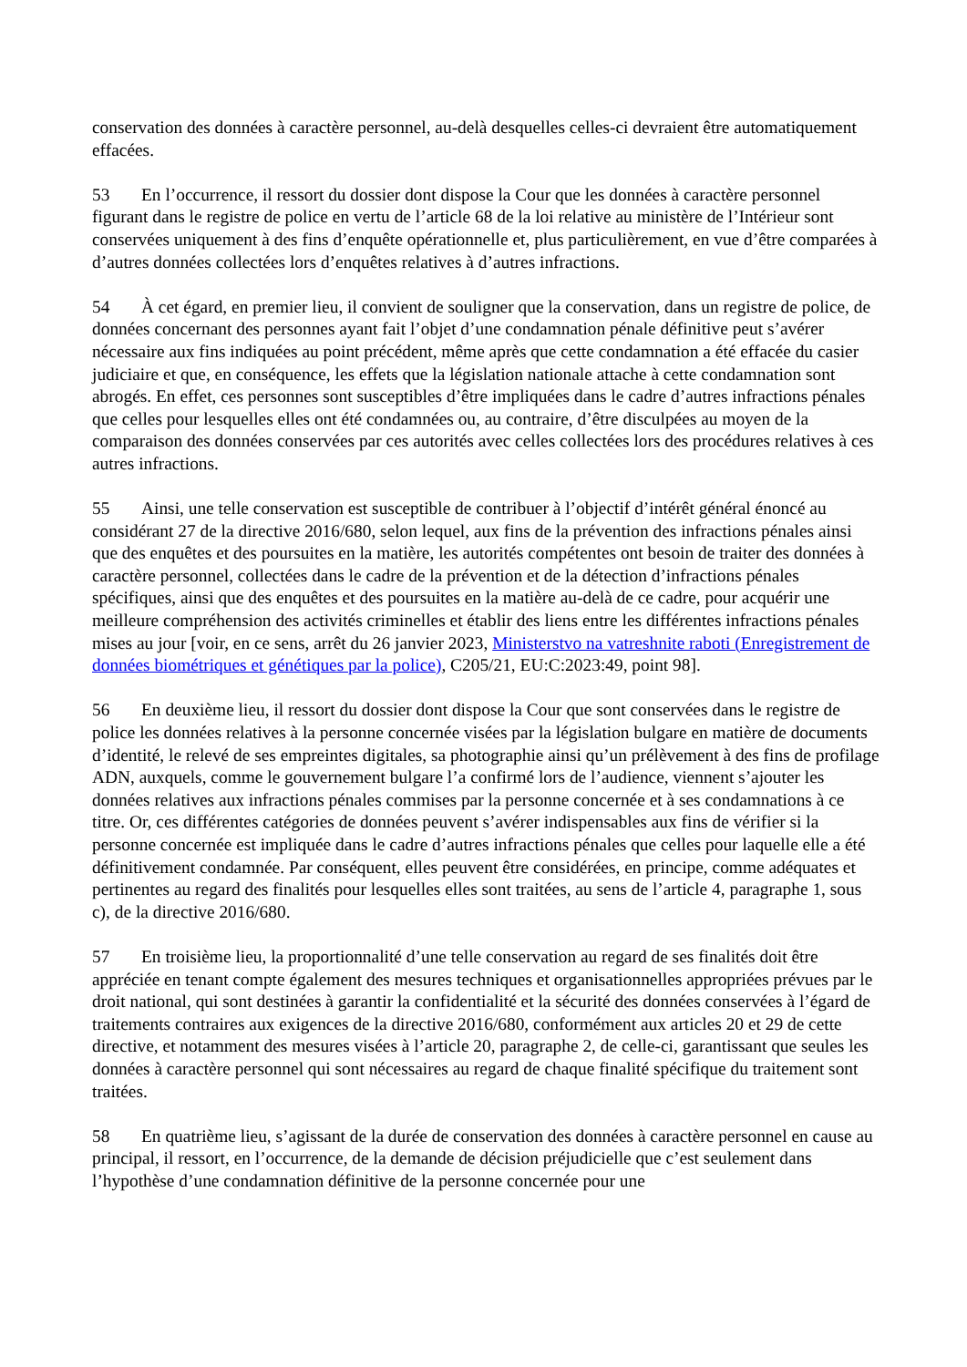conservation des données à caractère personnel, au-delà desquelles celles-ci devraient être automatiquement effacées.
53 En l’occurrence, il ressort du dossier dont dispose la Cour que les données à caractère personnel figurant dans le registre de police en vertu de l’article 68 de la loi relative au ministère de l’Intérieur sont conservées uniquement à des fins d’enquête opérationnelle et, plus particulièrement, en vue d’être comparées à d’autres données collectées lors d’enquêtes relatives à d’autres infractions.
54 À cet égard, en premier lieu, il convient de souligner que la conservation, dans un registre de police, de données concernant des personnes ayant fait l’objet d’une condamnation pénale définitive peut s’avérer nécessaire aux fins indiquées au point précédent, même après que cette condamnation a été effacée du casier judiciaire et que, en conséquence, les effets que la législation nationale attache à cette condamnation sont abrogés. En effet, ces personnes sont susceptibles d’être impliquées dans le cadre d’autres infractions pénales que celles pour lesquelles elles ont été condamnées ou, au contraire, d’être disculpées au moyen de la comparaison des données conservées par ces autorités avec celles collectées lors des procédures relatives à ces autres infractions.
55 Ainsi, une telle conservation est susceptible de contribuer à l’objectif d’intérêt général énoncé au considérant 27 de la directive 2016/680, selon lequel, aux fins de la prévention des infractions pénales ainsi que des enquêtes et des poursuites en la matière, les autorités compétentes ont besoin de traiter des données à caractère personnel, collectées dans le cadre de la prévention et de la détection d’infractions pénales spécifiques, ainsi que des enquêtes et des poursuites en la matière au-delà de ce cadre, pour acquérir une meilleure compréhension des activités criminelles et établir des liens entre les différentes infractions pénales mises au jour [voir, en ce sens, arrêt du 26 janvier 2023, Ministerstvo na vatreshnite raboti (Enregistrement de données biométriques et génétiques par la police), C205/21, EU:C:2023:49, point 98].
56 En deuxième lieu, il ressort du dossier dont dispose la Cour que sont conservées dans le registre de police les données relatives à la personne concernée visées par la législation bulgare en matière de documents d’identité, le relevé de ses empreintes digitales, sa photographie ainsi qu’un prélèvement à des fins de profilage ADN, auxquels, comme le gouvernement bulgare l’a confirmé lors de l’audience, viennent s’ajouter les données relatives aux infractions pénales commises par la personne concernée et à ses condamnations à ce titre. Or, ces différentes catégories de données peuvent s’avérer indispensables aux fins de vérifier si la personne concernée est impliquée dans le cadre d’autres infractions pénales que celles pour laquelle elle a été définitivement condamnée. Par conséquent, elles peuvent être considérées, en principe, comme adéquates et pertinentes au regard des finalités pour lesquelles elles sont traitées, au sens de l’article 4, paragraphe 1, sous c), de la directive 2016/680.
57 En troisième lieu, la proportionnalité d’une telle conservation au regard de ses finalités doit être appréciée en tenant compte également des mesures techniques et organisationnelles appropriées prévues par le droit national, qui sont destinées à garantir la confidentialité et la sécurité des données conservées à l’égard de traitements contraires aux exigences de la directive 2016/680, conformément aux articles 20 et 29 de cette directive, et notamment des mesures visées à l’article 20, paragraphe 2, de celle-ci, garantissant que seules les données à caractère personnel qui sont nécessaires au regard de chaque finalité spécifique du traitement sont traitées.
58 En quatrième lieu, s’agissant de la durée de conservation des données à caractère personnel en cause au principal, il ressort, en l’occurrence, de la demande de décision préjudicielle que c’est seulement dans l’hypothèse d’une condamnation définitive de la personne concernée pour une